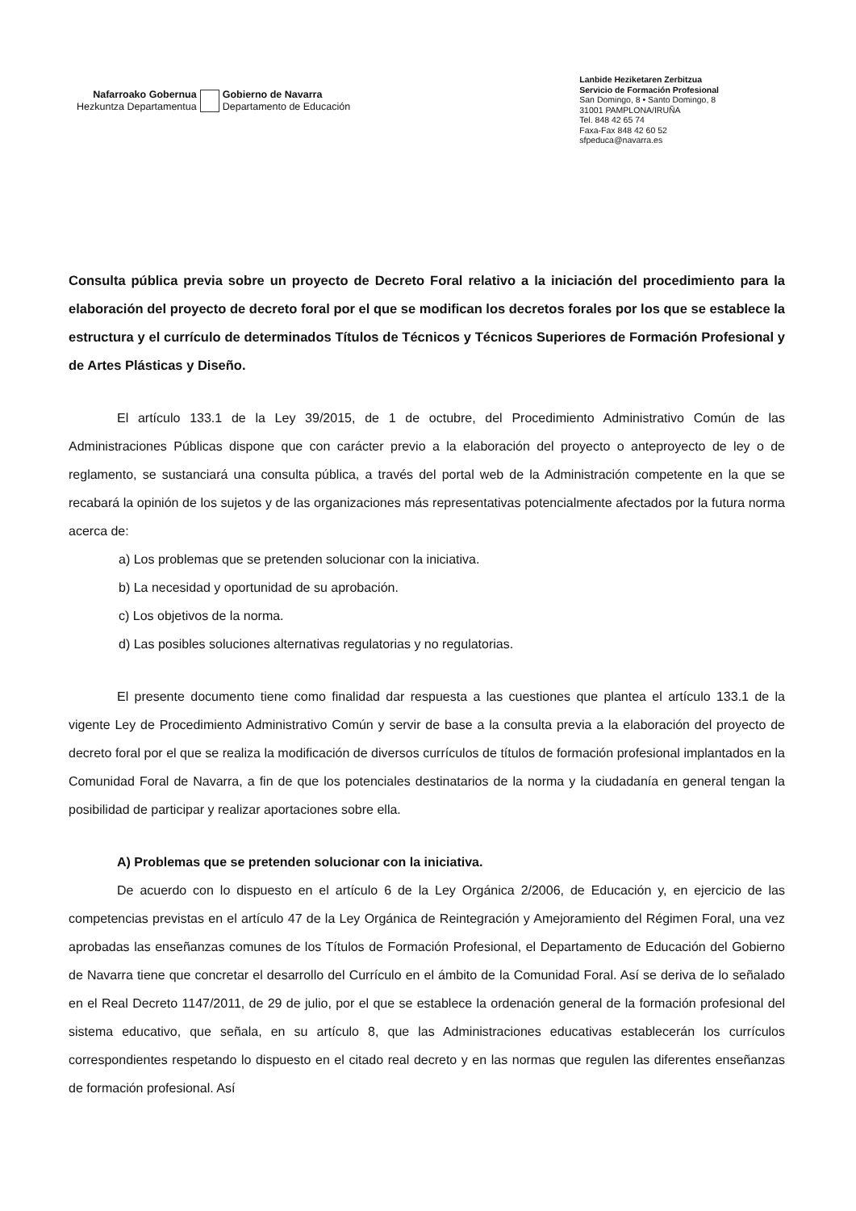Nafarroako Gobernua
Hezkuntza Departamentua
Gobierno de Navarra
Departamento de Educación
Lanbide Heziketaren Zerbitzua
Servicio de Formación Profesional
San Domingo, 8 • Santo Domingo, 8
31001 PAMPLONA/IRUÑA
Tel. 848 42 65 74
Faxa-Fax 848 42 60 52
sfpeduca@navarra.es
Consulta pública previa sobre un proyecto de Decreto Foral relativo a la iniciación del procedimiento para la elaboración del proyecto de decreto foral por el que se modifican los decretos forales por los que se establece la estructura y el currículo de determinados Títulos de Técnicos y Técnicos Superiores de Formación Profesional y de Artes Plásticas y Diseño.
El artículo 133.1 de la Ley 39/2015, de 1 de octubre, del Procedimiento Administrativo Común de las Administraciones Públicas dispone que con carácter previo a la elaboración del proyecto o anteproyecto de ley o de reglamento, se sustanciará una consulta pública, a través del portal web de la Administración competente en la que se recabará la opinión de los sujetos y de las organizaciones más representativas potencialmente afectados por la futura norma acerca de:
a) Los problemas que se pretenden solucionar con la iniciativa.
b) La necesidad y oportunidad de su aprobación.
c) Los objetivos de la norma.
d) Las posibles soluciones alternativas regulatorias y no regulatorias.
El presente documento tiene como finalidad dar respuesta a las cuestiones que plantea el artículo 133.1 de la vigente Ley de Procedimiento Administrativo Común y servir de base a la consulta previa a la elaboración del proyecto de decreto foral por el que se realiza la modificación de diversos currículos de títulos de formación profesional implantados en la Comunidad Foral de Navarra, a fin de que los potenciales destinatarios de la norma y la ciudadanía en general tengan la posibilidad de participar y realizar aportaciones sobre ella.
A) Problemas que se pretenden solucionar con la iniciativa.
De acuerdo con lo dispuesto en el artículo 6 de la Ley Orgánica 2/2006, de Educación y, en ejercicio de las competencias previstas en el artículo 47 de la Ley Orgánica de Reintegración y Amejoramiento del Régimen Foral, una vez aprobadas las enseñanzas comunes de los Títulos de Formación Profesional, el Departamento de Educación del Gobierno de Navarra tiene que concretar el desarrollo del Currículo en el ámbito de la Comunidad Foral. Así se deriva de lo señalado en el Real Decreto 1147/2011, de 29 de julio, por el que se establece la ordenación general de la formación profesional del sistema educativo, que señala, en su artículo 8, que las Administraciones educativas establecerán los currículos correspondientes respetando lo dispuesto en el citado real decreto y en las normas que regulen las diferentes enseñanzas de formación profesional. Así